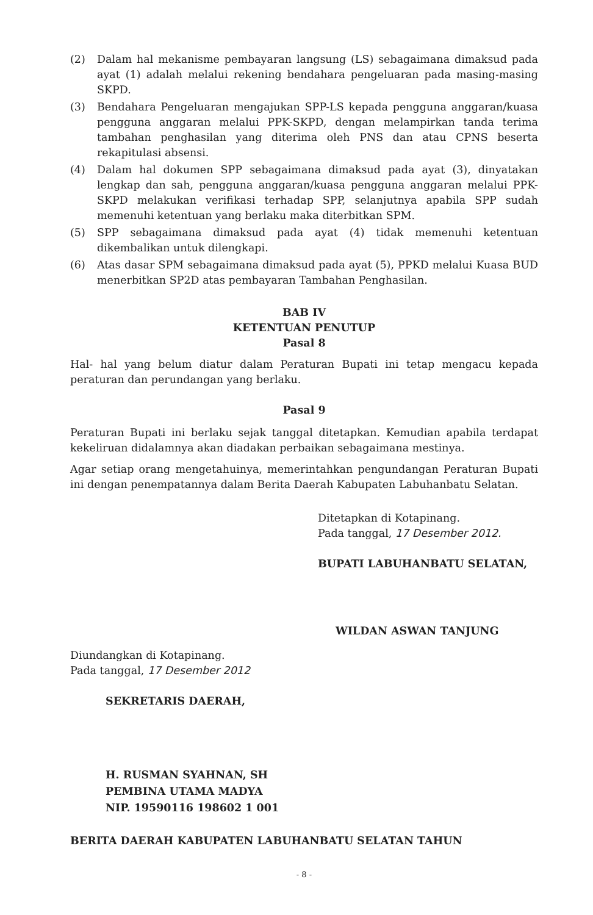(2) Dalam hal mekanisme pembayaran langsung (LS) sebagaimana dimaksud pada ayat (1) adalah melalui rekening bendahara pengeluaran pada masing-masing SKPD.
(3) Bendahara Pengeluaran mengajukan SPP-LS kepada pengguna anggaran/kuasa pengguna anggaran melalui PPK-SKPD, dengan melampirkan tanda terima tambahan penghasilan yang diterima oleh PNS dan atau CPNS beserta rekapitulasi absensi.
(4) Dalam hal dokumen SPP sebagaimana dimaksud pada ayat (3), dinyatakan lengkap dan sah, pengguna anggaran/kuasa pengguna anggaran melalui PPK-SKPD melakukan verifikasi terhadap SPP, selanjutnya apabila SPP sudah memenuhi ketentuan yang berlaku maka diterbitkan SPM.
(5) SPP sebagaimana dimaksud pada ayat (4) tidak memenuhi ketentuan dikembalikan untuk dilengkapi.
(6) Atas dasar SPM sebagaimana dimaksud pada ayat (5), PPKD melalui Kuasa BUD menerbitkan SP2D atas pembayaran Tambahan Penghasilan.
BAB IV
KETENTUAN PENUTUP
Pasal 8
Hal- hal yang belum diatur dalam Peraturan Bupati ini tetap mengacu kepada peraturan dan perundangan yang berlaku.
Pasal 9
Peraturan Bupati ini berlaku sejak tanggal ditetapkan. Kemudian apabila terdapat kekeliruan didalamnya akan diadakan perbaikan sebagaimana mestinya.
Agar setiap orang mengetahuinya, memerintahkan pengundangan Peraturan Bupati ini dengan penempatannya dalam Berita Daerah Kabupaten Labuhanbatu Selatan.
Ditetapkan di Kotapinang.
Pada tanggal, 17 Desember 2012.
BUPATI LABUHANBATU SELATAN,
WILDAN ASWAN TANJUNG
Diundangkan di Kotapinang.
Pada tanggal, 17 Desember 2012
SEKRETARIS DAERAH,
H. RUSMAN SYAHNAN, SH
PEMBINA UTAMA MADYA
NIP. 19590116 198602 1 001
BERITA DAERAH KABUPATEN LABUHANBATU SELATAN TAHUN
- 8 -